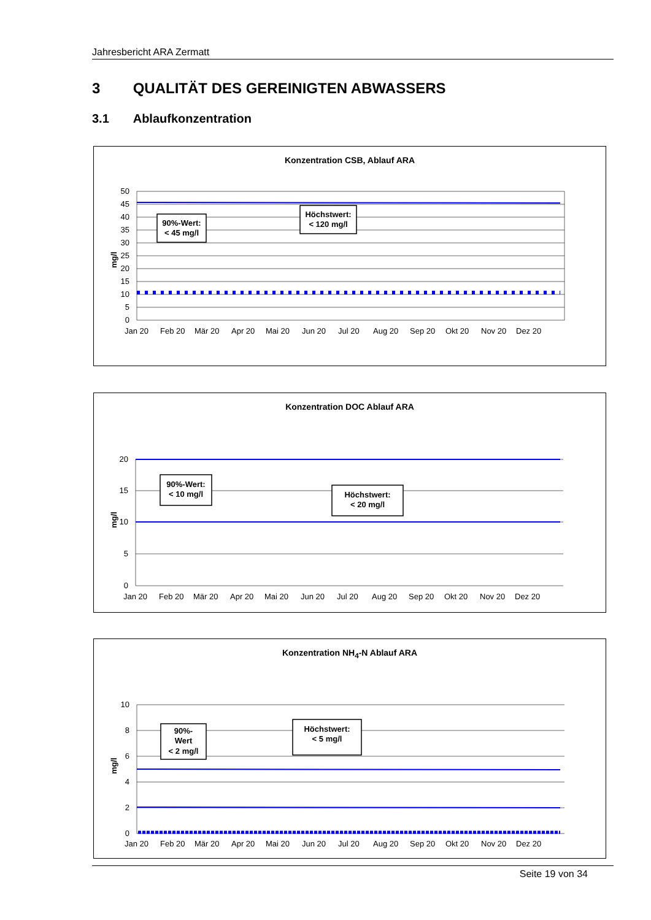Jahresbericht ARA Zermatt
3 QUALITÄT DES GEREINIGTEN ABWASSERS
3.1 Ablaufkonzentration
Konzentration CSB, Ablauf ARA
50
45
40
35
30
25
20
15
10
5
0
mg/l
Jan 20
Feb 20
Mär 20
Apr 20
Mai 20
Jun 20
Jul 20
Aug 20
Sep 20
Okt 20
Nov 20
Dez 20
90%-Wert:
< 45 mg/l
Höchstwert:
< 120 mg/l
Konzentration DOC Ablauf ARA
20
15
10
5
0
mg/l
Jan 20
Feb 20
Mär 20
Apr 20
Mai 20
Jun 20
Jul 20
Aug 20
Sep 20
Okt 20
Nov 20
Dez 20
90%-Wert:
< 10 mg/l
Höchstwert:
< 20 mg/l
Konzentration NH<sub>4</sub>-N Ablauf ARA
10
8
6
4
2
0
mg/l
Jan 20
Feb 20
Mär 20
Apr 20
Mai 20
Jun 20
Jul 20
Aug 20
Sep 20
Okt 20
Nov 20
Dez 20
90%-
Wert
< 2 mg/l
Höchstwert:
< 5 mg/l
Seite 19 von 34